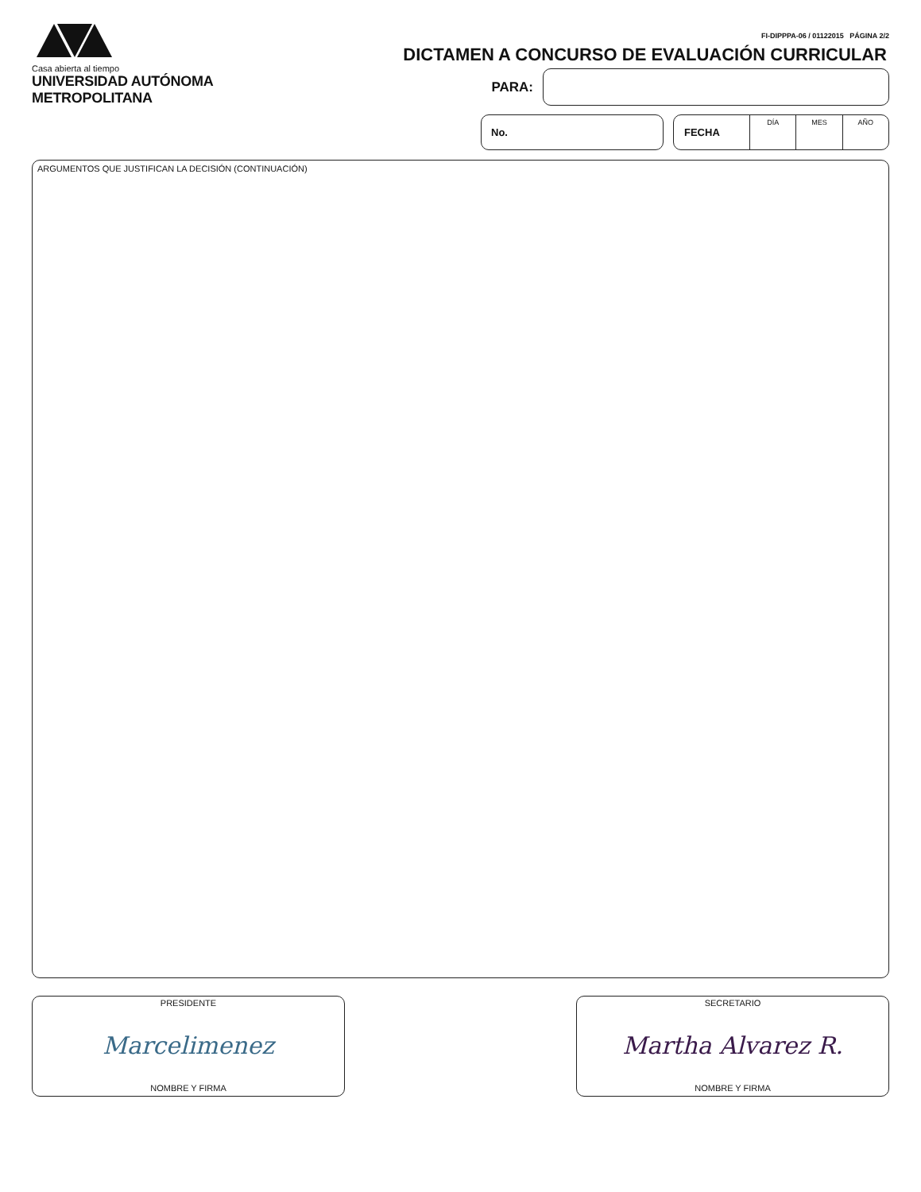Casa abierta al tiempo
UNIVERSIDAD AUTÓNOMA METROPOLITANA
FI-DIPPPA-06 / 01122015 PÁGINA 2/2
DICTAMEN A CONCURSO DE EVALUACIÓN CURRICULAR
PARA:
No. FECHA
DÍA MES AÑO
ARGUMENTOS QUE JUSTIFICAN LA DECISIÓN (CONTINUACIÓN)
PRESIDENTE
Marcelimenez
NOMBRE Y FIRMA
SECRETARIO
Martha Alvarez R.
NOMBRE Y FIRMA